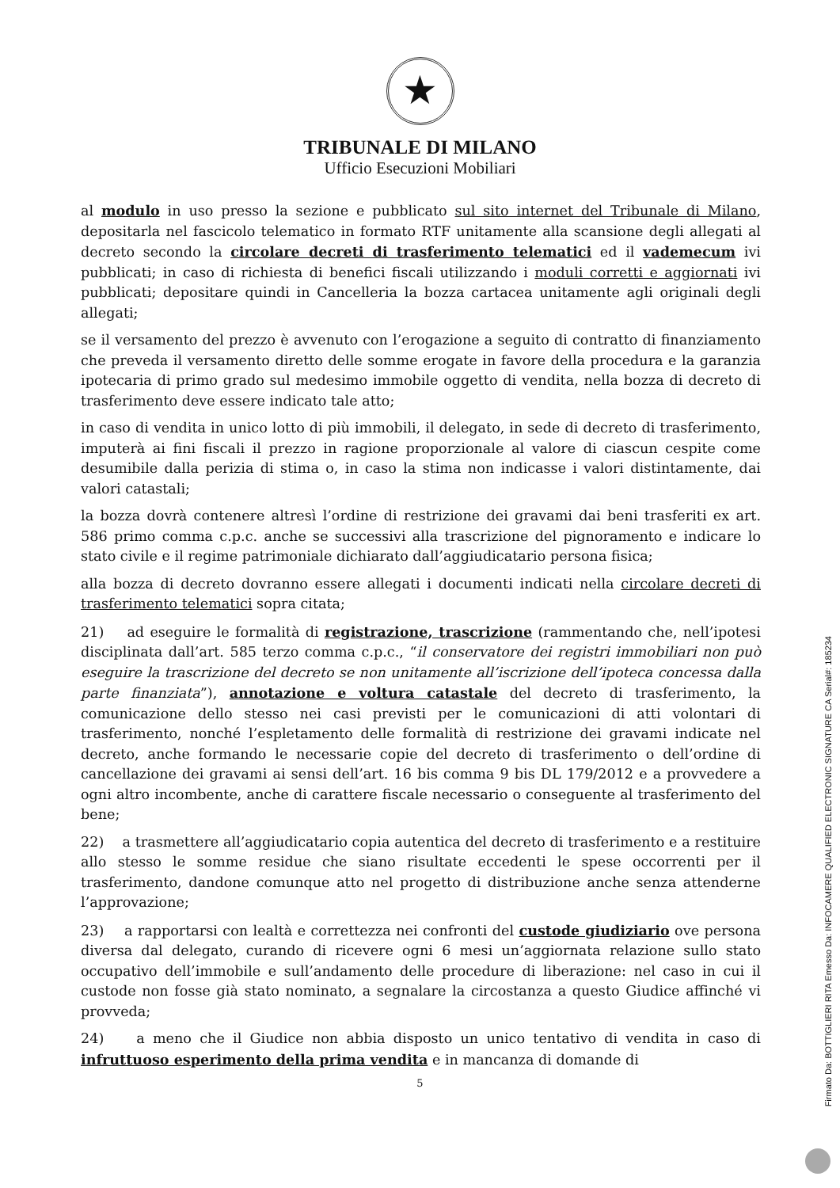★
TRIBUNALE DI MILANO
Ufficio Esecuzioni Mobiliari
al modulo in uso presso la sezione e pubblicato sul sito internet del Tribunale di Milano, depositarla nel fascicolo telematico in formato RTF unitamente alla scansione degli allegati al decreto secondo la circolare decreti di trasferimento telematici ed il vademecum ivi pubblicati; in caso di richiesta di benefici fiscali utilizzando i moduli corretti e aggiornati ivi pubblicati; depositare quindi in Cancelleria la bozza cartacea unitamente agli originali degli allegati;
se il versamento del prezzo è avvenuto con l’erogazione a seguito di contratto di finanziamento che preveda il versamento diretto delle somme erogate in favore della procedura e la garanzia ipotecaria di primo grado sul medesimo immobile oggetto di vendita, nella bozza di decreto di trasferimento deve essere indicato tale atto;
in caso di vendita in unico lotto di più immobili, il delegato, in sede di decreto di trasferimento, imputerà ai fini fiscali il prezzo in ragione proporzionale al valore di ciascun cespite come desumibile dalla perizia di stima o, in caso la stima non indicasse i valori distintamente, dai valori catastali;
la bozza dovrà contenere altresì l’ordine di restrizione dei gravami dai beni trasferiti ex art. 586 primo comma c.p.c. anche se successivi alla trascrizione del pignoramento e indicare lo stato civile e il regime patrimoniale dichiarato dall’aggiudicatario persona fisica;
alla bozza di decreto dovranno essere allegati i documenti indicati nella circolare decreti di trasferimento telematici sopra citata;
21) ad eseguire le formalità di registrazione, trascrizione (rammentando che, nell’ipotesi disciplinata dall’art. 585 terzo comma c.p.c., “il conservatore dei registri immobiliari non può eseguire la trascrizione del decreto se non unitamente all’iscrizione dell’ipoteca concessa dalla parte finanziata”), annotazione e voltura catastale del decreto di trasferimento, la comunicazione dello stesso nei casi previsti per le comunicazioni di atti volontari di trasferimento, nonché l’espletamento delle formalità di restrizione dei gravami indicate nel decreto, anche formando le necessarie copie del decreto di trasferimento o dell’ordine di cancellazione dei gravami ai sensi dell’art. 16 bis comma 9 bis DL 179/2012 e a provvedere a ogni altro incombente, anche di carattere fiscale necessario o conseguente al trasferimento del bene;
22) a trasmettere all’aggiudicatario copia autentica del decreto di trasferimento e a restituire allo stesso le somme residue che siano risultate eccedenti le spese occorrenti per il trasferimento, dandone comunque atto nel progetto di distribuzione anche senza attenderne l’approvazione;
23) a rapportarsi con lealtà e correttezza nei confronti del custode giudiziario ove persona diversa dal delegato, curando di ricevere ogni 6 mesi un’aggiornata relazione sullo stato occupativo dell’immobile e sull’andamento delle procedure di liberazione: nel caso in cui il custode non fosse già stato nominato, a segnalare la circostanza a questo Giudice affinché vi provveda;
24) a meno che il Giudice non abbia disposto un unico tentativo di vendita in caso di infruttuoso esperimento della prima vendita e in mancanza di domande di
5
Firmato Da: BOTTIGLIERI RITA Emesso Da: INFOCAMERE QUALIFIED ELECTRONIC SIGNATURE CA Serial#: 185234